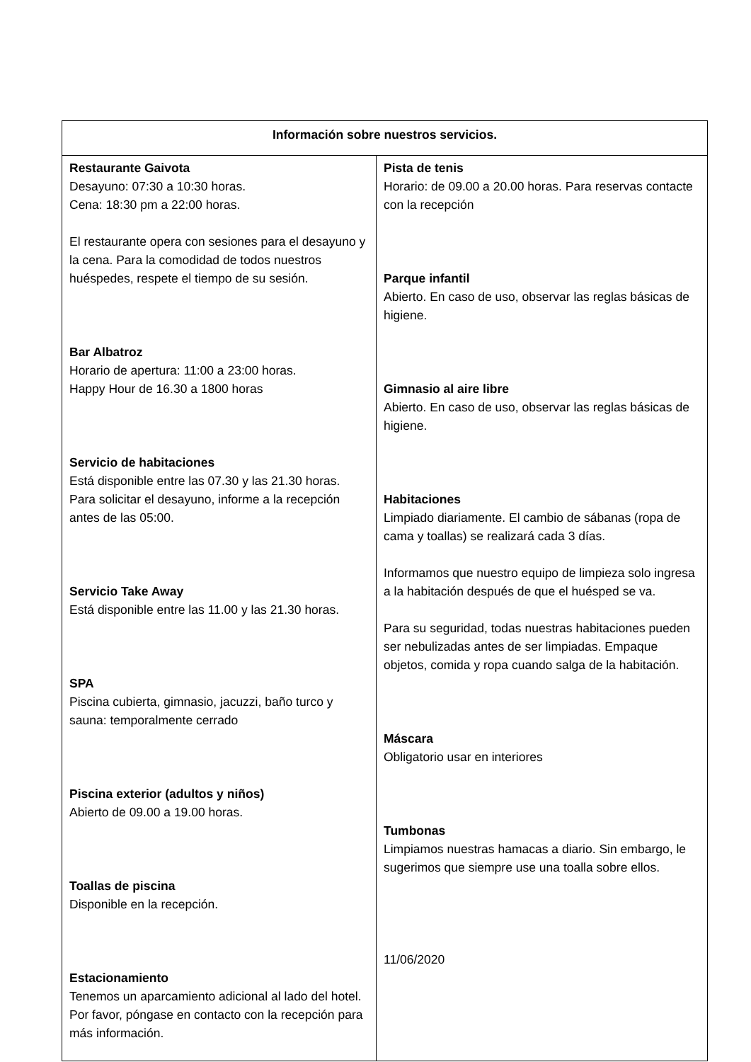| Información sobre nuestros servicios. | |
| --- | --- |
| Restaurante Gaivota Desayuno: 07:30 a 10:30 horas. Cena: 18:30 pm a 22:00 horas. El restaurante opera con sesiones para el desayuno y la cena. Para la comodidad de todos nuestros huéspedes, respete el tiempo de su sesión. Bar Albatroz Horario de apertura: 11:00 a 23:00 horas. Happy Hour de 16.30 a 1800 horas Servicio de habitaciones Está disponible entre las 07.30 y las 21.30 horas. Para solicitar el desayuno, informe a la recepción antes de las 05:00. Servicio Take Away Está disponible entre las 11.00 y las 21.30 horas. SPA Piscina cubierta, gimnasio, jacuzzi, baño turco y sauna: temporalmente cerrado Piscina exterior (adultos y niños) Abierto de 09.00 a 19.00 horas. Toallas de piscina Disponible en la recepción. Estacionamiento Tenemos un aparcamiento adicional al lado del hotel. Por favor, póngase en contacto con la recepción para más información. | Pista de tenis Horario: de 09.00 a 20.00 horas. Para reservas contacte con la recepción Parque infantil Abierto. En caso de uso, observar las reglas básicas de higiene. Gimnasio al aire libre Abierto. En caso de uso, observar las reglas básicas de higiene. Habitaciones Limpiado diariamente. El cambio de sábanas (ropa de cama y toallas) se realizará cada 3 días. Informamos que nuestro equipo de limpieza solo ingresa a la habitación después de que el huésped se va. Para su seguridad, todas nuestras habitaciones pueden ser nebulizadas antes de ser limpiadas. Empaque objetos, comida y ropa cuando salga de la habitación. Máscara Obligatorio usar en interiores Tumbonas Limpiamos nuestras hamacas a diario. Sin embargo, le sugerimos que siempre use una toalla sobre ellos. 11/06/2020 |